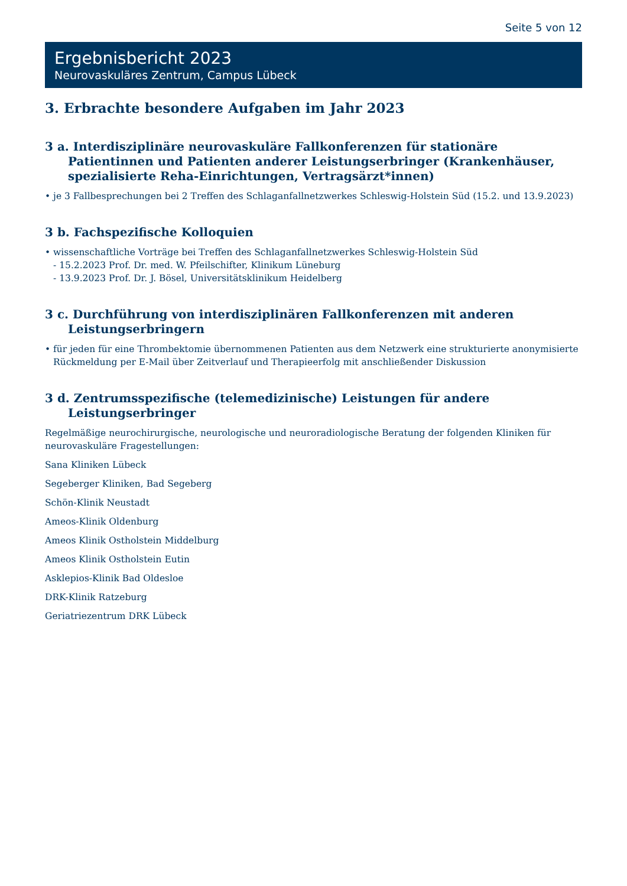Seite 5 von 12
Ergebnisbericht 2023
Neurovaskuläres Zentrum, Campus Lübeck
3. Erbrachte besondere Aufgaben im Jahr 2023
3 a. Interdisziplinäre neurovaskuläre Fallkonferenzen für stationäre Patientinnen und Patienten anderer Leistungserbringer (Krankenhäuser, spezialisierte Reha-Einrichtungen, Vertragsärzt*innen)
• je 3 Fallbesprechungen bei 2 Treffen des Schlaganfallnetzwerkes Schleswig-Holstein Süd (15.2. und 13.9.2023)
3 b. Fachspezifische Kolloquien
• wissenschaftliche Vorträge bei Treffen des Schlaganfallnetzwerkes Schleswig-Holstein Süd
- 15.2.2023 Prof. Dr. med. W. Pfeilschifter, Klinikum Lüneburg
- 13.9.2023 Prof. Dr. J. Bösel, Universitätsklinikum Heidelberg
3 c. Durchführung von interdisziplinären Fallkonferenzen mit anderen Leistungserbringern
• für jeden für eine Thrombektomie übernommenen Patienten aus dem Netzwerk eine strukturierte anonymisierte Rückmeldung per E-Mail über Zeitverlauf und Therapieerfolg mit anschließender Diskussion
3 d. Zentrumsspezifische (telemedizinische) Leistungen für andere Leistungserbringer
Regelmäßige neurochirurgische, neurologische und neuroradiologische Beratung der folgenden Kliniken für neurovaskuläre Fragestellungen:
Sana Kliniken Lübeck
Segeberger Kliniken, Bad Segeberg
Schön-Klinik Neustadt
Ameos-Klinik Oldenburg
Ameos Klinik Ostholstein Middelburg
Ameos Klinik Ostholstein Eutin
Asklepios-Klinik Bad Oldesloe
DRK-Klinik Ratzeburg
Geriatriezentrum DRK Lübeck